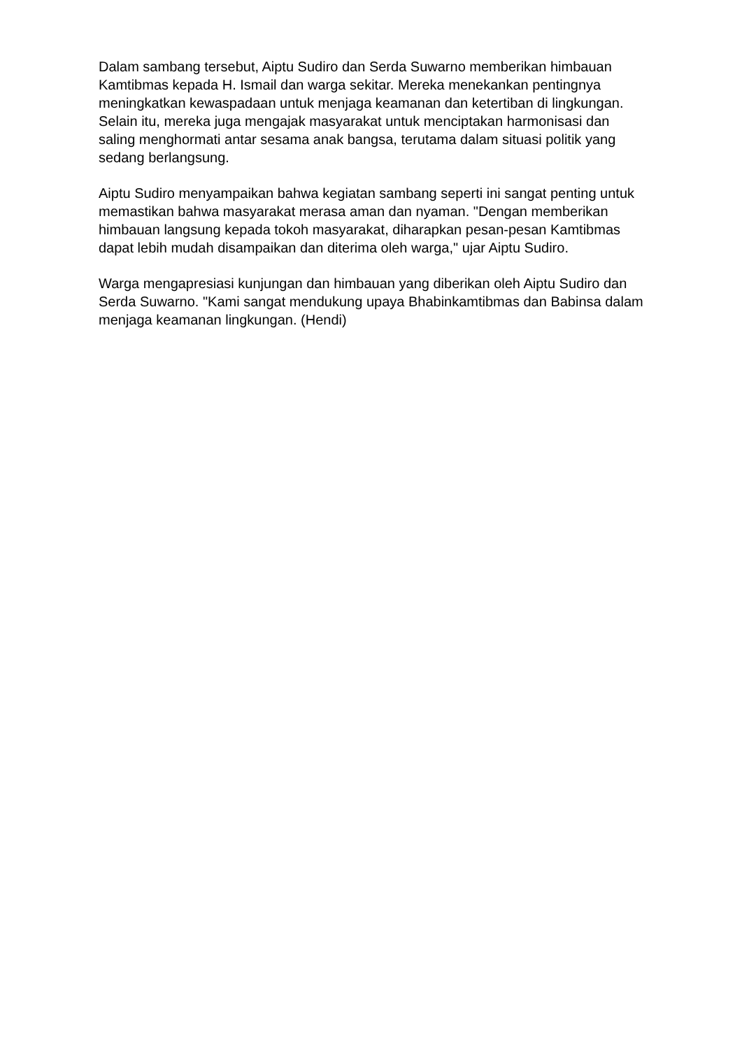Dalam sambang tersebut, Aiptu Sudiro dan Serda Suwarno memberikan himbauan Kamtibmas kepada H. Ismail dan warga sekitar. Mereka menekankan pentingnya meningkatkan kewaspadaan untuk menjaga keamanan dan ketertiban di lingkungan. Selain itu, mereka juga mengajak masyarakat untuk menciptakan harmonisasi dan saling menghormati antar sesama anak bangsa, terutama dalam situasi politik yang sedang berlangsung.
Aiptu Sudiro menyampaikan bahwa kegiatan sambang seperti ini sangat penting untuk memastikan bahwa masyarakat merasa aman dan nyaman. "Dengan memberikan himbauan langsung kepada tokoh masyarakat, diharapkan pesan-pesan Kamtibmas dapat lebih mudah disampaikan dan diterima oleh warga," ujar Aiptu Sudiro.
Warga mengapresiasi kunjungan dan himbauan yang diberikan oleh Aiptu Sudiro dan Serda Suwarno. "Kami sangat mendukung upaya Bhabinkamtibmas dan Babinsa dalam menjaga keamanan lingkungan. (Hendi)